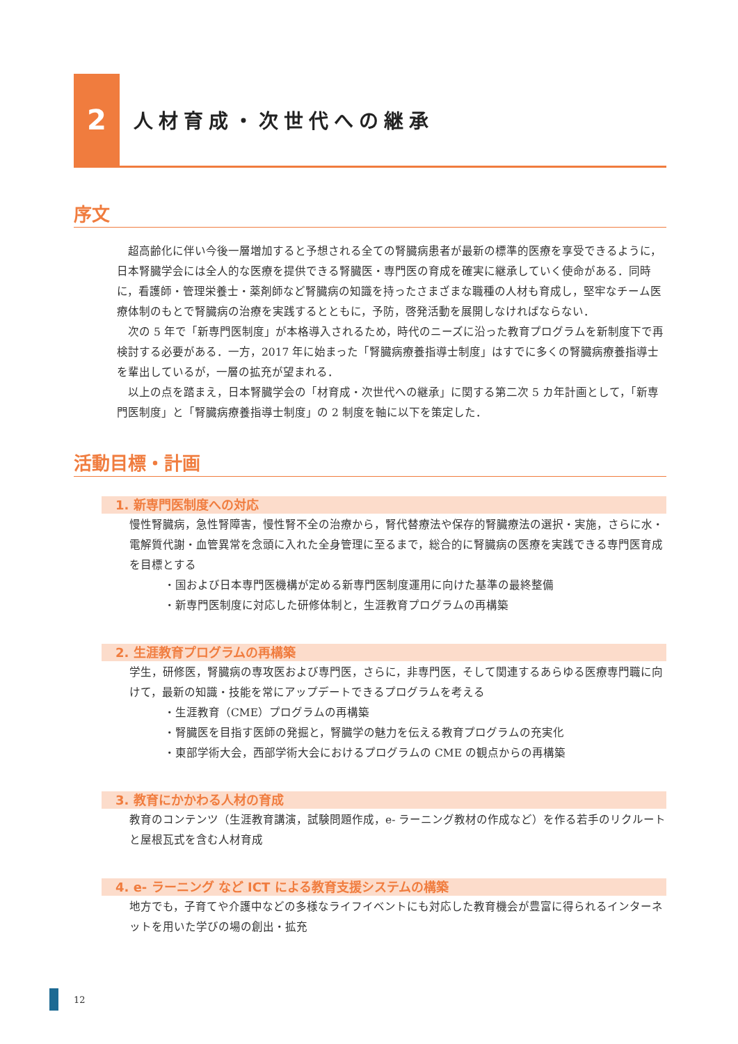2
人材育成・次世代への継承
序文
超高齢化に伴い今後一層増加すると予想される全ての腎臓病患者が最新の標準的医療を享受できるように，日本腎臓学会には全人的な医療を提供できる腎臓医・専門医の育成を確実に継承していく使命がある．同時に，看護師・管理栄養士・薬剤師など腎臓病の知識を持ったさまざまな職種の人材も育成し，堅牢なチーム医療体制のもとで腎臓病の治療を実践するとともに，予防，啓発活動を展開しなければならない．
次の 5 年で「新専門医制度」が本格導入されるため，時代のニーズに沿った教育プログラムを新制度下で再検討する必要がある．一方，2017 年に始まった「腎臓病療養指導士制度」はすでに多くの腎臓病療養指導士を輩出しているが，一層の拡充が望まれる．
以上の点を踏まえ，日本腎臓学会の「材育成・次世代への継承」に関する第二次 5 カ年計画として，「新専門医制度」と「腎臓病療養指導士制度」の 2 制度を軸に以下を策定した．
活動目標・計画
1. 新専門医制度への対応
慢性腎臓病，急性腎障害，慢性腎不全の治療から，腎代替療法や保存的腎臓療法の選択・実施，さらに水・電解質代謝・血管異常を念頭に入れた全身管理に至るまで，総合的に腎臓病の医療を実践できる専門医育成を目標とする
・国および日本専門医機構が定める新専門医制度運用に向けた基準の最終整備
・新専門医制度に対応した研修体制と，生涯教育プログラムの再構築
2. 生涯教育プログラムの再構築
学生，研修医，腎臓病の専攻医および専門医，さらに，非専門医，そして関連するあらゆる医療専門職に向けて，最新の知識・技能を常にアップデートできるプログラムを考える
・生涯教育（CME）プログラムの再構築
・腎臓医を目指す医師の発掘と，腎臓学の魅力を伝える教育プログラムの充実化
・東部学術大会，西部学術大会におけるプログラムの CME の観点からの再構築
3. 教育にかかわる人材の育成
教育のコンテンツ（生涯教育講演，試験問題作成，e- ラーニング教材の作成など）を作る若手のリクルートと屋根瓦式を含む人材育成
4. e- ラーニング など ICT による教育支援システムの構築
地方でも，子育てや介護中などの多様なライフイベントにも対応した教育機会が豊富に得られるインターネットを用いた学びの場の創出・拡充
12